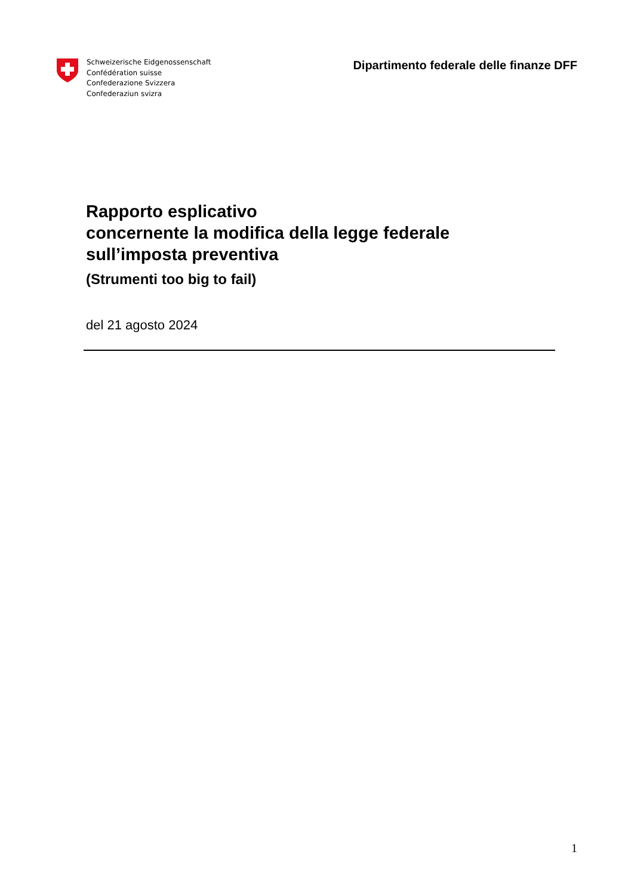Schweizerische Eidgenossenschaft
Confédération suisse
Confederazione Svizzera
Confederaziun svizra
Dipartimento federale delle finanze DFF
Rapporto esplicativo
concernente la modifica della legge federale
sull’imposta preventiva
(Strumenti too big to fail)
del 21 agosto 2024
1